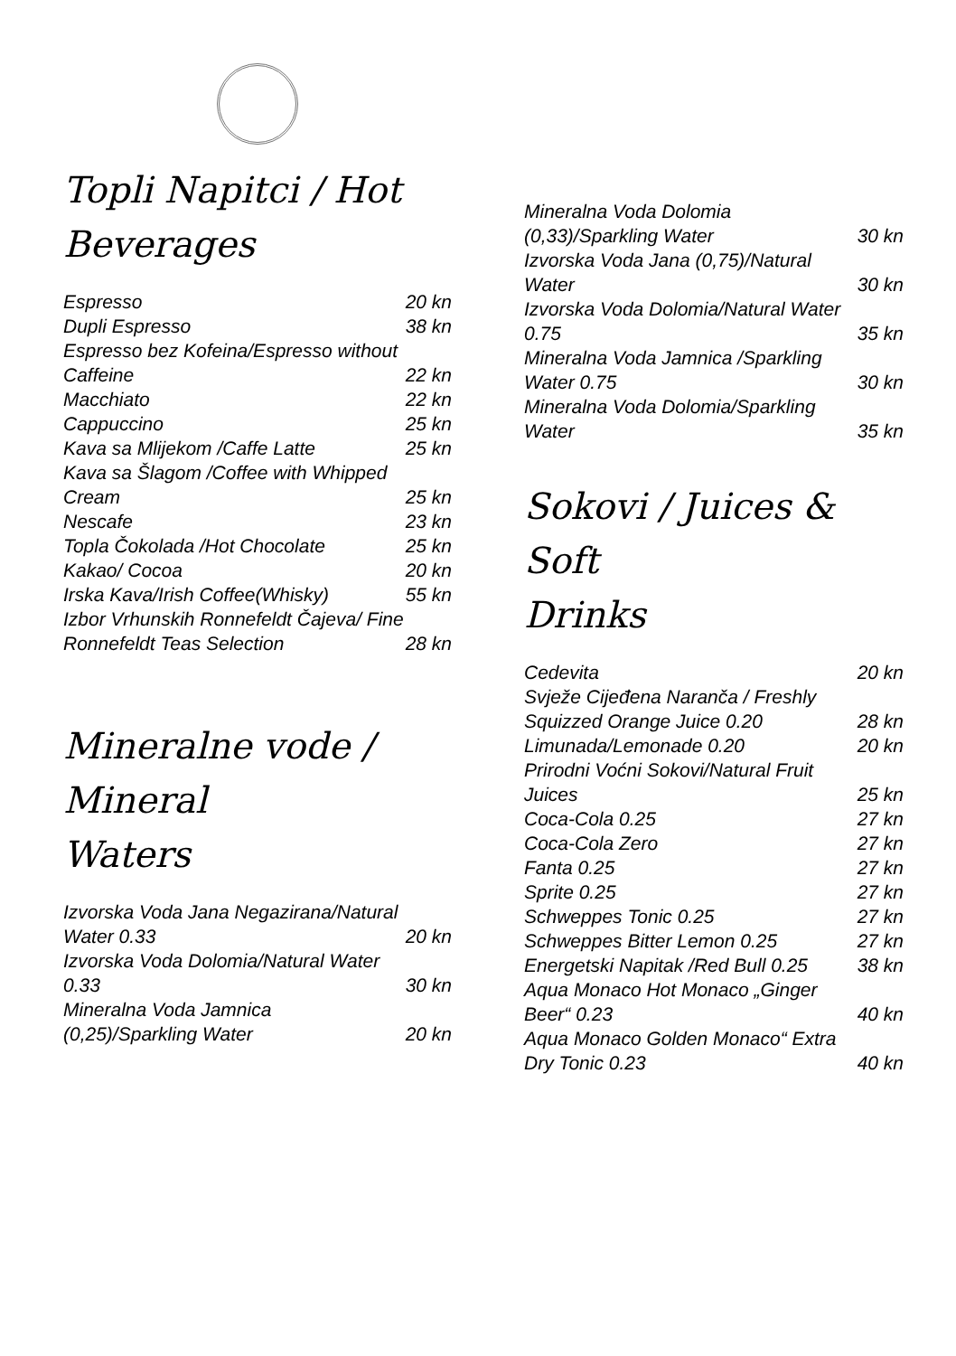Topli Napitci / Hot
Beverages
| Espresso | 20 kn |
| Dupli Espresso | 38 kn |
| Espresso bez Kofeina/Espresso without Caffeine | 22 kn |
| Macchiato | 22 kn |
| Cappuccino | 25 kn |
| Kava sa Mlijekom /Caffe Latte | 25 kn |
| Kava sa Šlagom /Coffee with Whipped Cream | 25 kn |
| Nescafe | 23 kn |
| Topla Čokolada /Hot Chocolate | 25 kn |
| Kakao/ Cocoa | 20 kn |
| Irska Kava/Irish Coffee(Whisky) | 55 kn |
| Izbor Vrhunskih Ronnefeldt Čajeva/ Fine Ronnefeldt Teas Selection | 28 kn |
Mineralne vode / Mineral
Waters
| Izvorska Voda Jana Negazirana/Natural Water 0.33 | 20 kn |
| Izvorska Voda Dolomia/Natural Water 0.33 | 30 kn |
| Mineralna Voda Jamnica (0,25)/Sparkling Water | 20 kn |
| Mineralna Voda Dolomia (0,33)/Sparkling Water | 30 kn |
| Izvorska Voda Jana (0,75)/Natural Water | 30 kn |
| Izvorska Voda Dolomia/Natural Water 0.75 | 35 kn |
| Mineralna Voda Jamnica /Sparkling Water 0.75 | 30 kn |
| Mineralna Voda Dolomia/Sparkling Water | 35 kn |
Sokovi / Juices & Soft
Drinks
| Cedevita | 20 kn |
| Svježe Cijeđena Naranča / Freshly Squizzed Orange Juice 0.20 | 28 kn |
| Limunada/Lemonade 0.20 | 20 kn |
| Prirodni Voćni Sokovi/Natural Fruit Juices | 25 kn |
| Coca-Cola 0.25 | 27 kn |
| Coca-Cola Zero | 27 kn |
| Fanta 0.25 | 27 kn |
| Sprite 0.25 | 27 kn |
| Schweppes Tonic 0.25 | 27 kn |
| Schweppes Bitter Lemon 0.25 | 27 kn |
| Energetski Napitak /Red Bull 0.25 | 38 kn |
| Aqua Monaco Hot Monaco „Ginger Beer“ 0.23 | 40 kn |
| Aqua Monaco Golden Monaco“ Extra Dry Tonic 0.23 | 40 kn |